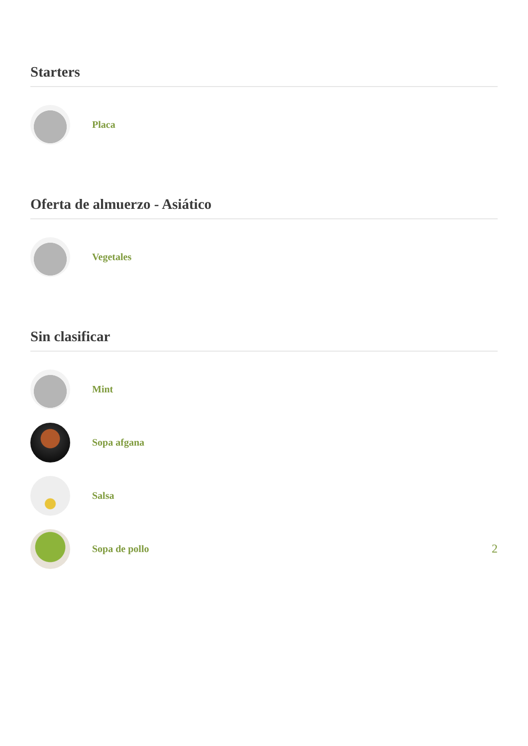Starters
Placa
Oferta de almuerzo - Asiático
Vegetales
Sin clasificar
Mint
Sopa afgana
Salsa
Sopa de pollo 2